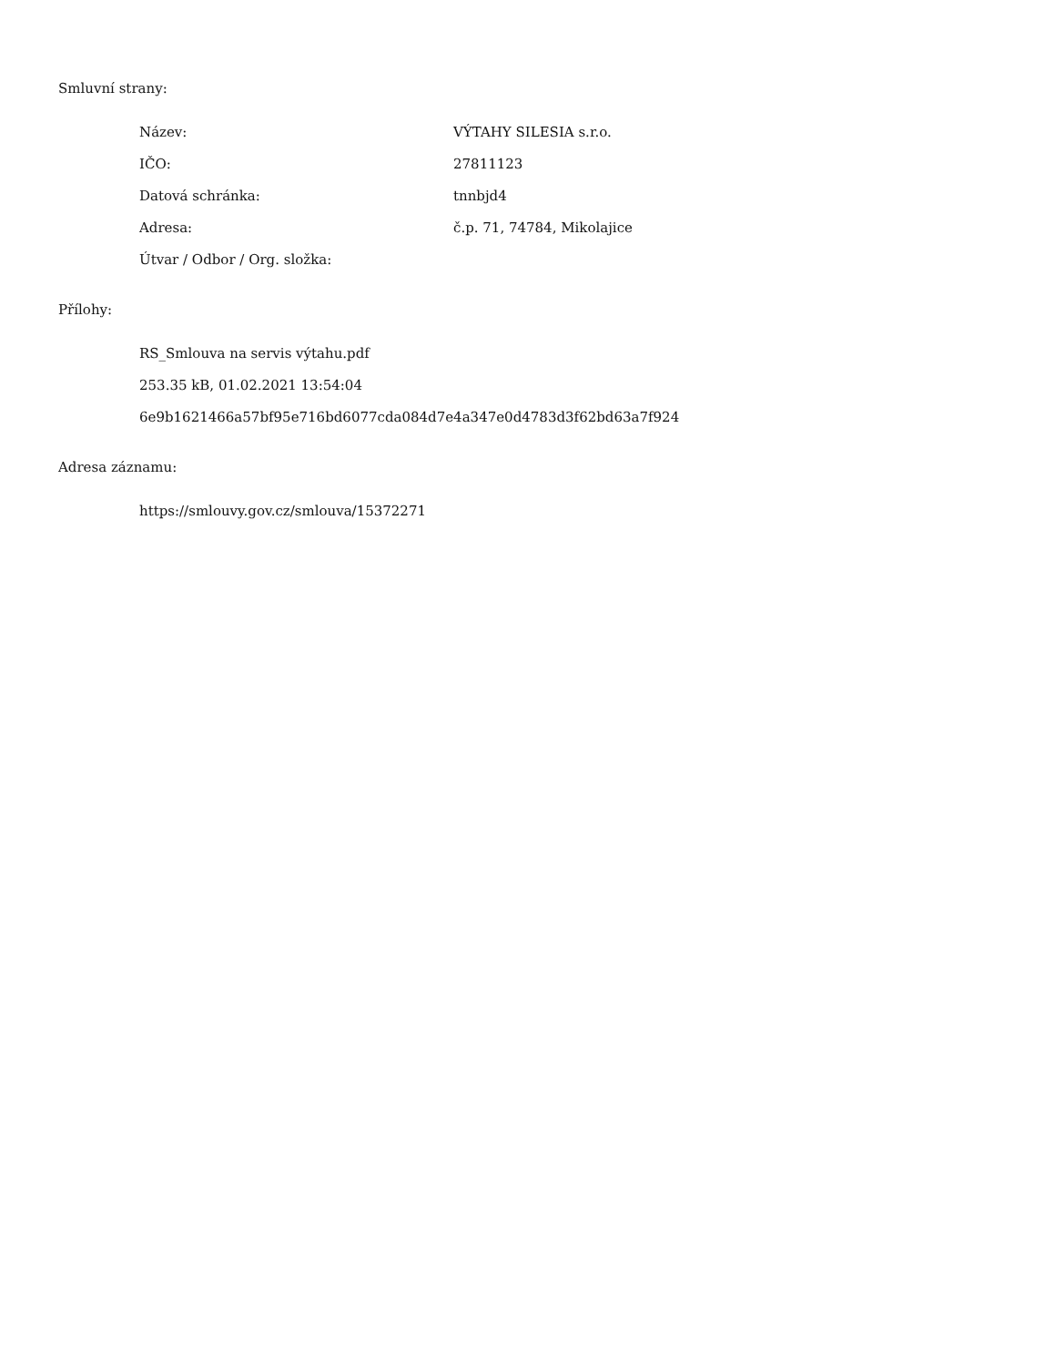Smluvní strany:
| Název: | VÝTAHY SILESIA s.r.o. |
| IČO: | 27811123 |
| Datová schránka: | tnnbjd4 |
| Adresa: | č.p. 71, 74784, Mikolajice |
| Útvar / Odbor / Org. složka: | |
Přílohy:
RS_Smlouva na servis výtahu.pdf
253.35 kB, 01.02.2021 13:54:04
6e9b1621466a57bf95e716bd6077cda084d7e4a347e0d4783d3f62bd63a7f924
Adresa záznamu:
https://smlouvy.gov.cz/smlouva/15372271